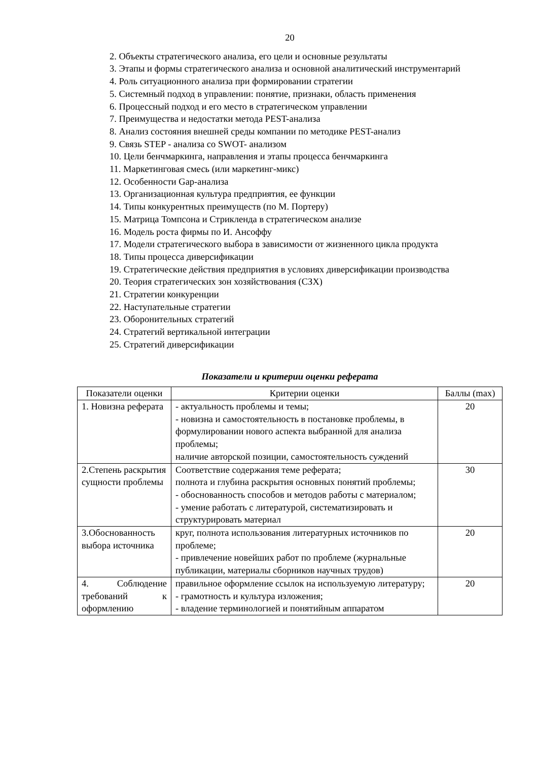20
2. Объекты стратегического анализа, его цели и основные результаты
3. Этапы и формы стратегического анализа и основной аналитический инструментарий
4. Роль ситуационного анализа при формировании стратегии
5. Системный подход в управлении: понятие, признаки, область применения
6. Процессный подход и его место в стратегическом управлении
7. Преимущества и недостатки метода PEST-анализа
8. Анализ состояния внешней среды компании по методике PEST-анализ
9. Связь STEP - анализа со SWOT- анализом
10. Цели бенчмаркинга, направления и этапы процесса бенчмаркинга
11. Маркетинговая смесь (или маркетинг-микс)
12. Особенности Gap-анализа
13. Организационная культура предприятия, ее функции
14. Типы конкурентных преимуществ (по М. Портеру)
15. Матрица Томпсона и Стрикленда в стратегическом анализе
16. Модель роста фирмы по И. Ансоффу
17. Модели стратегического выбора в зависимости от жизненного цикла продукта
18. Типы процесса диверсификации
19. Стратегические действия предприятия в условиях диверсификации производства
20. Теория стратегических зон хозяйствования (СЗХ)
21. Стратегии конкуренции
22. Наступательные стратегии
23. Оборонительных стратегий
24. Стратегий вертикальной интеграции
25. Стратегий диверсификации
Показатели и критерии оценки реферата
| Показатели оценки | Критерии оценки | Баллы (max) |
| 1. Новизна реферата | - актуальность проблемы и темы; - новизна и самостоятельность в постановке проблемы, в формулировании нового аспекта выбранной для анализа проблемы; наличие авторской позиции, самостоятельность суждений | 20 |
| 2.Степень раскрытия сущности проблемы | Соответствие содержания теме реферата; полнота и глубина раскрытия основных понятий проблемы; - обоснованность способов и методов работы с материалом; - умение работать с литературой, систематизировать и структурировать материал | 30 |
| 3.Обоснованность выбора источника | круг, полнота использования литературных источников по проблеме; - привлечение новейших работ по проблеме (журнальные публикации, материалы сборников научных трудов) | 20 |
| 4. Соблюдение требований к оформлению | правильное оформление ссылок на используемую литературу; - грамотность и культура изложения; - владение терминологией и понятийным аппаратом | 20 |